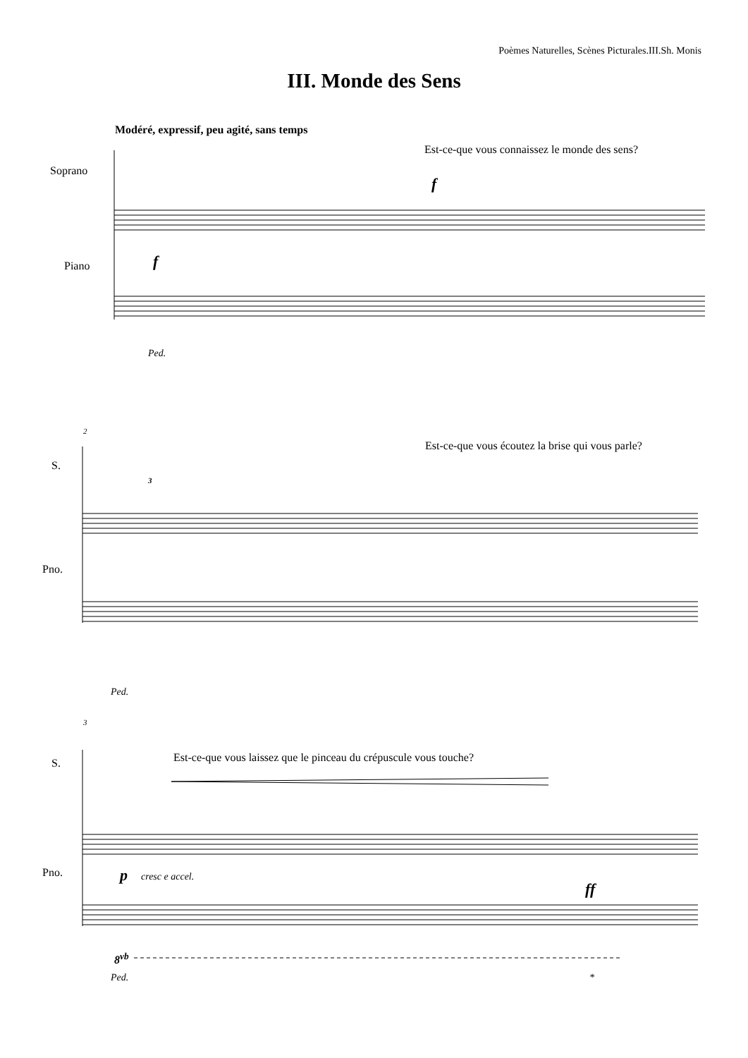Poèmes Naturelles, Scènes Picturales.III.Sh. Monis
III. Monde des Sens
Modéré, expressif, peu agité, sans temps
Est-ce-que vous connaissez le monde des sens?
Soprano
f
Piano f
Ped.
2
Est-ce-que vous écoutez la brise qui vous parle?
S.
3
Pno.
Ped.
3
Est-ce-que vous laissez que le pinceau du crépuscule vous touche?
S.
p cresc e accel.
Pno.
ff
8<sup>vb</sup>
Ped. *